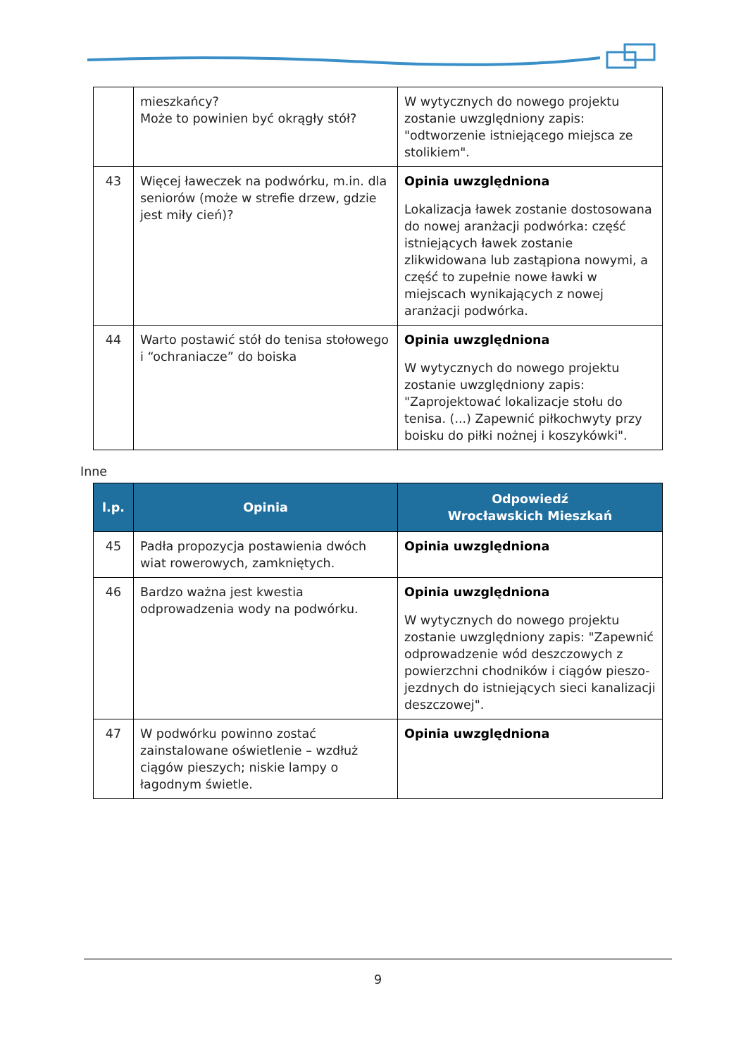| | mieszkańcy? Może to powinien być okrągły stół? | W wytycznych do nowego projektu zostanie uwzględniony zapis: "odtworzenie istniejącego miejsca ze stolikiem". |
| 43 | Więcej ławeczek na podwórku, m.in. dla seniorów (może w strefie drzew, gdzie jest miły cień)? | Opinia uwzględniona Lokalizacja ławek zostanie dostosowana do nowej aranżacji podwórka: część istniejących ławek zostanie zlikwidowana lub zastąpiona nowymi, a część to zupełnie nowe ławki w miejscach wynikających z nowej aranżacji podwórka. |
| 44 | Warto postawić stół do tenisa stołowego i “ochraniacze” do boiska | Opinia uwzględniona W wytycznych do nowego projektu zostanie uwzględniony zapis: "Zaprojektować lokalizacje stołu do tenisa. (...) Zapewnić piłkochwyty przy boisku do piłki nożnej i koszykówki". |
Inne
| l.p. | Opinia | Odpowiedź Wrocławskich Mieszkań |
| --- | --- | --- |
| 45 | Padła propozycja postawienia dwóch wiat rowerowych, zamkniętych. | Opinia uwzględniona |
| 46 | Bardzo ważna jest kwestia odprowadzenia wody na podwórku. | Opinia uwzględniona W wytycznych do nowego projektu zostanie uwzględniony zapis: "Zapewnić odprowadzenie wód deszczowych z powierzchni chodników i ciągów pieszo-jezdnych do istniejących sieci kanalizacji deszczowej". |
| 47 | W podwórku powinno zostać zainstalowane oświetlenie – wzdłuż ciągów pieszych; niskie lampy o łagodnym świetle. | Opinia uwzględniona |
9